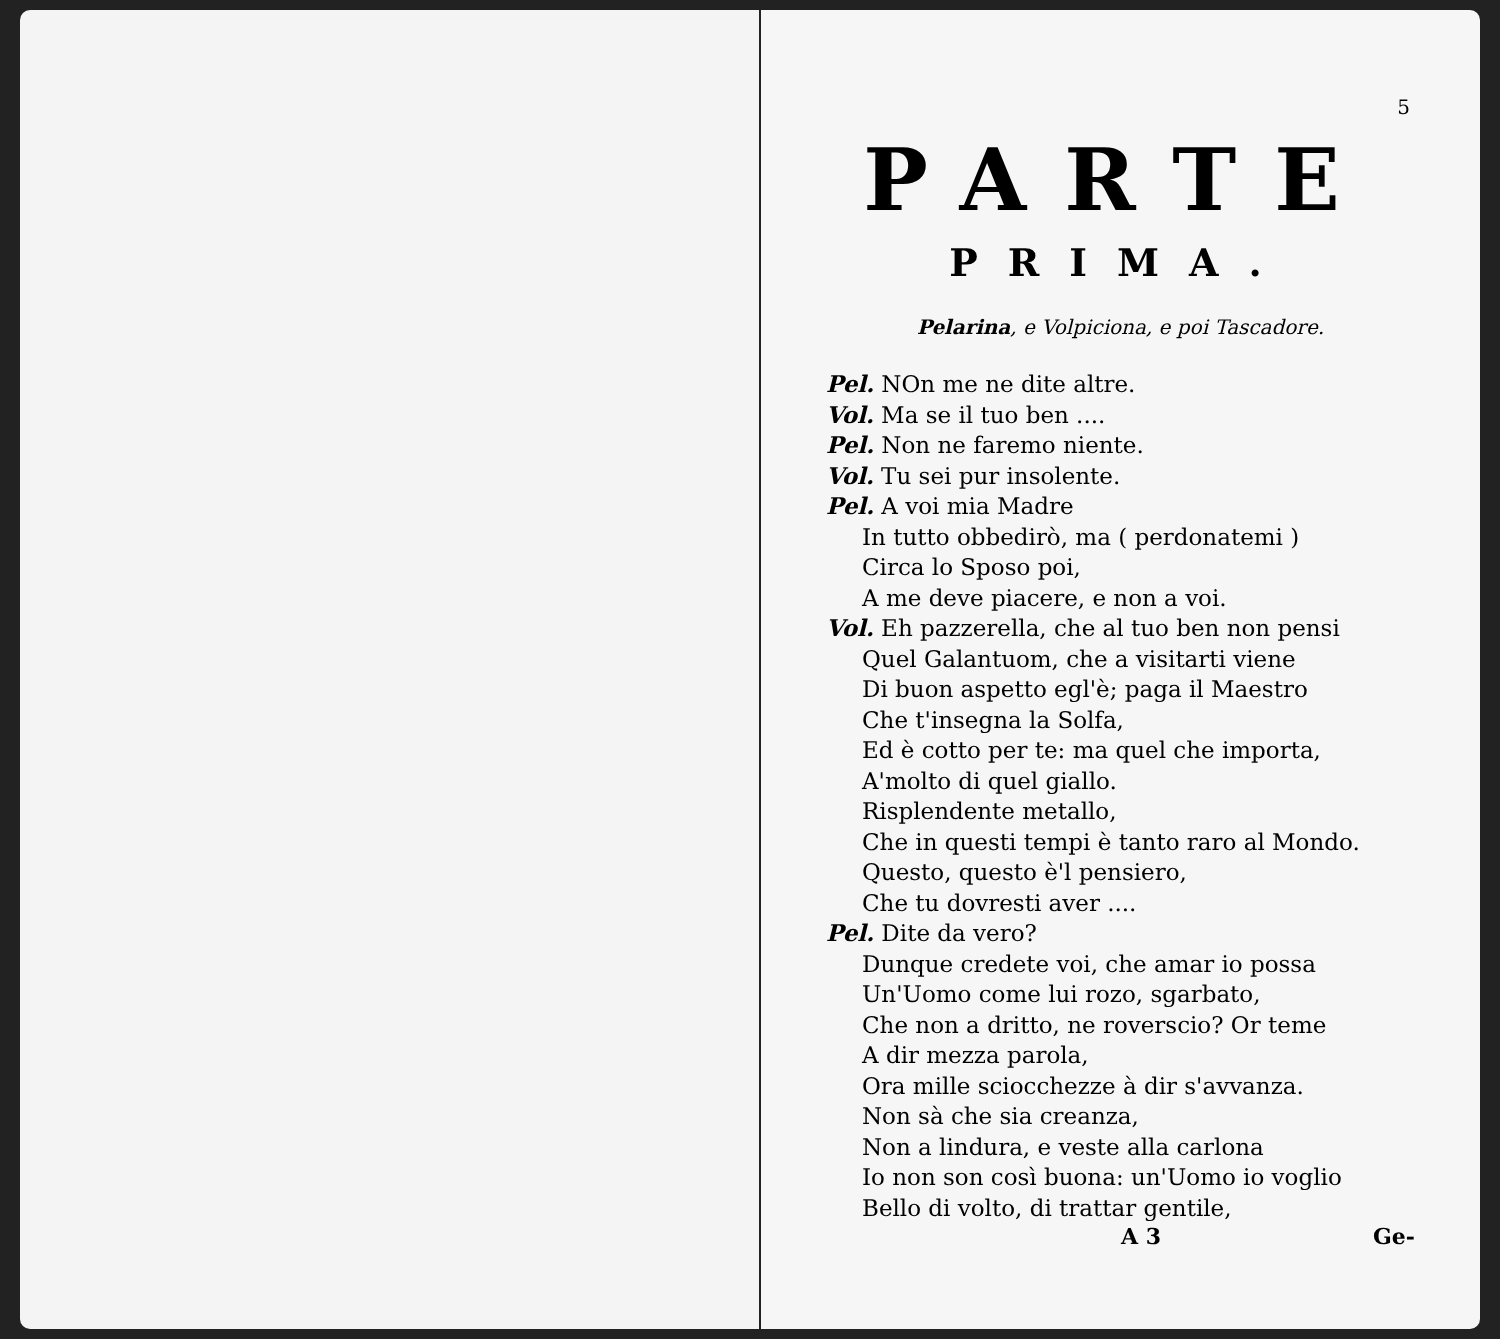5
PARTE
PRIMA.
Pelarina, e Volpiciona, e poi Tascadore.
Pel. NOn me ne dite altre.
Vol. Ma se il tuo ben ....
Pel. Non ne faremo niente.
Vol. Tu sei pur insolente.
Pel. A voi mia Madre
In tutto obbedirò, ma ( perdonatemi )
Circa lo Sposo poi,
A me deve piacere, e non a voi.
Vol. Eh pazzerella, che al tuo ben non pensi
Quel Galantuom, che a visitarti viene
Di buon aspetto egl'è; paga il Maestro
Che t'insegna la Solfa,
Ed è cotto per te: ma quel che importa,
A'molto di quel giallo.
Risplendente metallo,
Che in questi tempi è tanto raro al Mondo.
Questo, questo è'l pensiero,
Che tu dovresti aver ....
Pel. Dite da vero?
Dunque credete voi, che amar io possa
Un'Uomo come lui rozo, sgarbato,
Che non a dritto, ne roverscio? Or teme
A dir mezza parola,
Ora mille sciocchezze à dir s'avvanza.
Non sà che sia creanza,
Non a lindura, e veste alla carlona
Io non son così buona: un'Uomo io voglio
Bello di volto, di trattar gentile,
A 3 Ge-